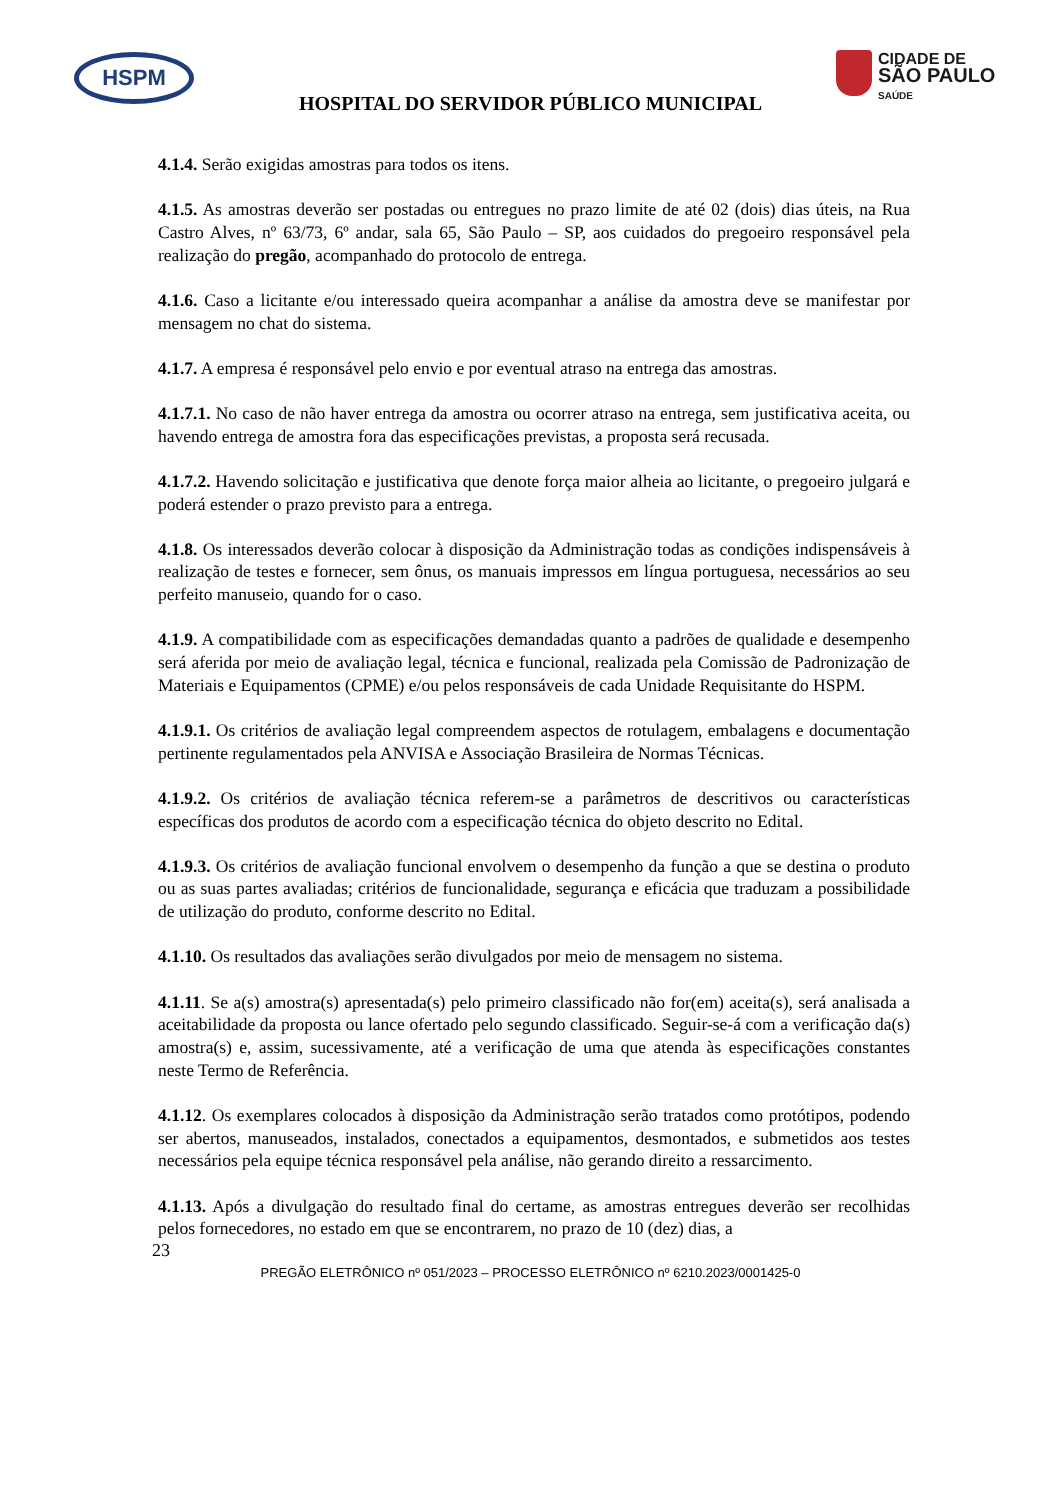HSPM
CIDADE DE
SÃO PAULO
SAÚDE
HOSPITAL DO SERVIDOR PÚBLICO MUNICIPAL
4.1.4. Serão exigidas amostras para todos os itens.
4.1.5. As amostras deverão ser postadas ou entregues no prazo limite de até 02 (dois) dias úteis, na Rua Castro Alves, nº 63/73, 6º andar, sala 65, São Paulo – SP, aos cuidados do pregoeiro responsável pela realização do pregão, acompanhado do protocolo de entrega.
4.1.6. Caso a licitante e/ou interessado queira acompanhar a análise da amostra deve se manifestar por mensagem no chat do sistema.
4.1.7. A empresa é responsável pelo envio e por eventual atraso na entrega das amostras.
4.1.7.1. No caso de não haver entrega da amostra ou ocorrer atraso na entrega, sem justificativa aceita, ou havendo entrega de amostra fora das especificações previstas, a proposta será recusada.
4.1.7.2. Havendo solicitação e justificativa que denote força maior alheia ao licitante, o pregoeiro julgará e poderá estender o prazo previsto para a entrega.
4.1.8. Os interessados deverão colocar à disposição da Administração todas as condições indispensáveis à realização de testes e fornecer, sem ônus, os manuais impressos em língua portuguesa, necessários ao seu perfeito manuseio, quando for o caso.
4.1.9. A compatibilidade com as especificações demandadas quanto a padrões de qualidade e desempenho será aferida por meio de avaliação legal, técnica e funcional, realizada pela Comissão de Padronização de Materiais e Equipamentos (CPME) e/ou pelos responsáveis de cada Unidade Requisitante do HSPM.
4.1.9.1. Os critérios de avaliação legal compreendem aspectos de rotulagem, embalagens e documentação pertinente regulamentados pela ANVISA e Associação Brasileira de Normas Técnicas.
4.1.9.2. Os critérios de avaliação técnica referem-se a parâmetros de descritivos ou características específicas dos produtos de acordo com a especificação técnica do objeto descrito no Edital.
4.1.9.3. Os critérios de avaliação funcional envolvem o desempenho da função a que se destina o produto ou as suas partes avaliadas; critérios de funcionalidade, segurança e eficácia que traduzam a possibilidade de utilização do produto, conforme descrito no Edital.
4.1.10. Os resultados das avaliações serão divulgados por meio de mensagem no sistema.
4.1.11. Se a(s) amostra(s) apresentada(s) pelo primeiro classificado não for(em) aceita(s), será analisada a aceitabilidade da proposta ou lance ofertado pelo segundo classificado. Seguir-se-á com a verificação da(s) amostra(s) e, assim, sucessivamente, até a verificação de uma que atenda às especificações constantes neste Termo de Referência.
4.1.12. Os exemplares colocados à disposição da Administração serão tratados como protótipos, podendo ser abertos, manuseados, instalados, conectados a equipamentos, desmontados, e submetidos aos testes necessários pela equipe técnica responsável pela análise, não gerando direito a ressarcimento.
4.1.13. Após a divulgação do resultado final do certame, as amostras entregues deverão ser recolhidas pelos fornecedores, no estado em que se encontrarem, no prazo de 10 (dez) dias, a
23
PREGÃO ELETRÔNICO nº 051/2023 – PROCESSO ELETRÔNICO nº 6210.2023/0001425-0